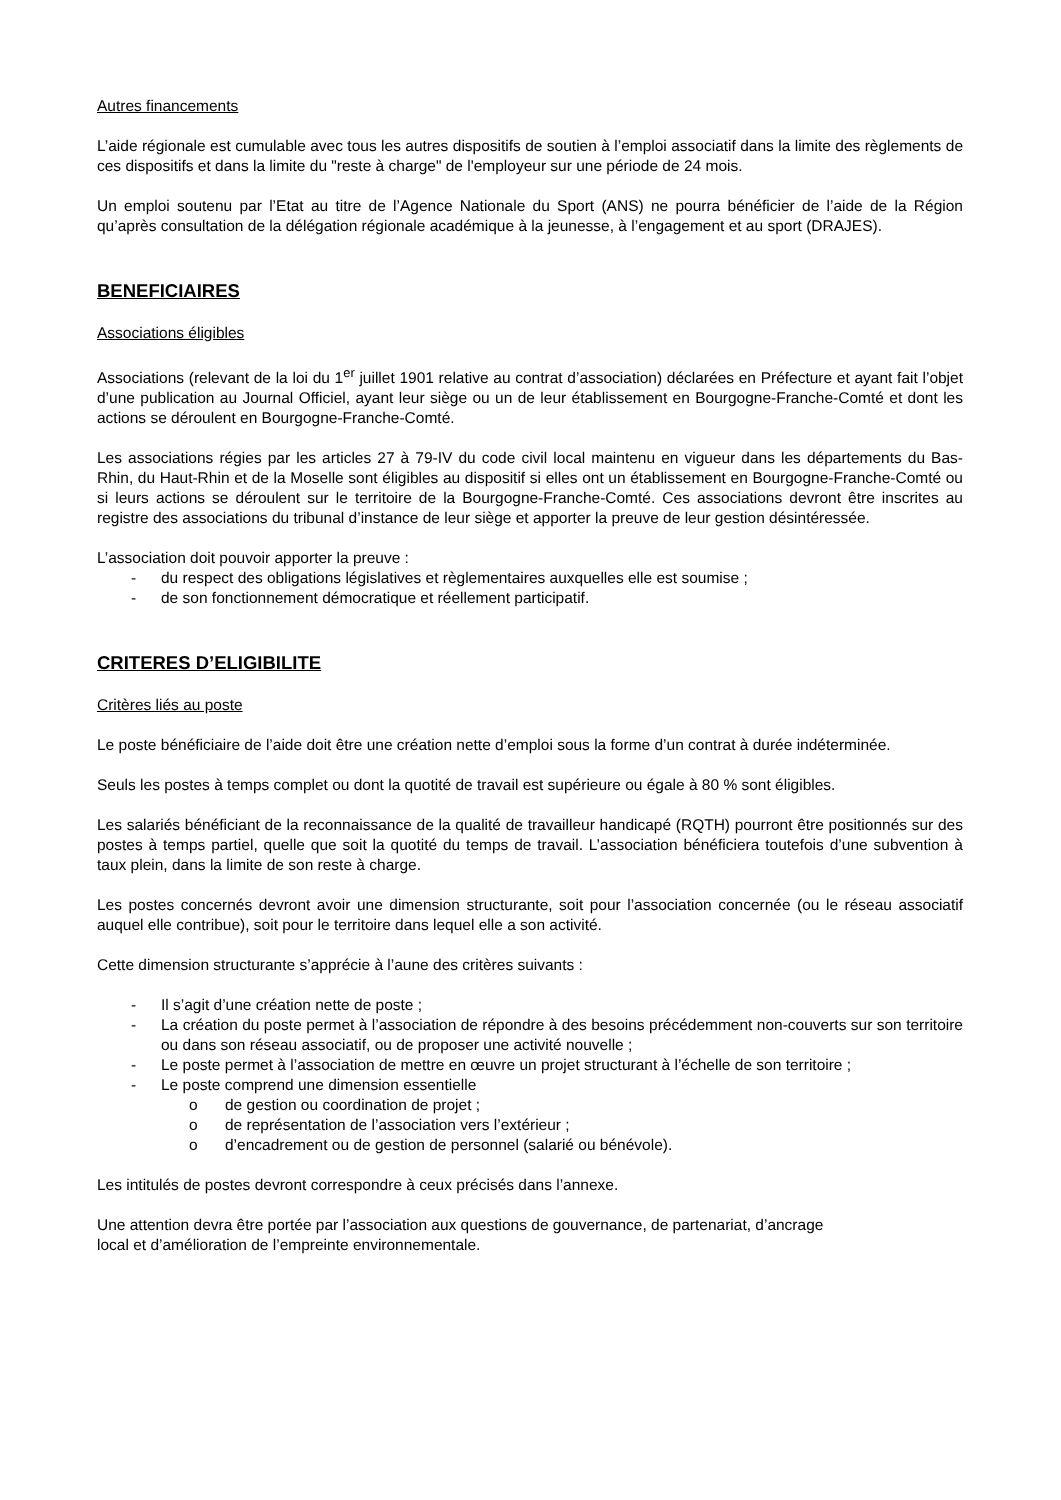Autres financements
L’aide régionale est cumulable avec tous les autres dispositifs de soutien à l’emploi associatif dans la limite des règlements de ces dispositifs et dans la limite du "reste à charge" de l'employeur sur une période de 24 mois.
Un emploi soutenu par l’Etat au titre de l’Agence Nationale du Sport (ANS) ne pourra bénéficier de l’aide de la Région qu’après consultation de la délégation régionale académique à la jeunesse, à l’engagement et au sport (DRAJES).
BENEFICIAIRES
Associations éligibles
Associations (relevant de la loi du 1<sup>er</sup> juillet 1901 relative au contrat d’association) déclarées en Préfecture et ayant fait l’objet d’une publication au Journal Officiel, ayant leur siège ou un de leur établissement en Bourgogne-Franche-Comté et dont les actions se déroulent en Bourgogne-Franche-Comté.
Les associations régies par les articles 27 à 79-IV du code civil local maintenu en vigueur dans les départements du Bas-Rhin, du Haut-Rhin et de la Moselle sont éligibles au dispositif si elles ont un établissement en Bourgogne-Franche-Comté ou si leurs actions se déroulent sur le territoire de la Bourgogne-Franche-Comté. Ces associations devront être inscrites au registre des associations du tribunal d’instance de leur siège et apporter la preuve de leur gestion désintéressée.
L’association doit pouvoir apporter la preuve :
- du respect des obligations législatives et règlementaires auxquelles elle est soumise ;
- de son fonctionnement démocratique et réellement participatif.
CRITERES D’ELIGIBILITE
Critères liés au poste
Le poste bénéficiaire de l’aide doit être une création nette d’emploi sous la forme d’un contrat à durée indéterminée.
Seuls les postes à temps complet ou dont la quotité de travail est supérieure ou égale à 80 % sont éligibles.
Les salariés bénéficiant de la reconnaissance de la qualité de travailleur handicapé (RQTH) pourront être positionnés sur des postes à temps partiel, quelle que soit la quotité du temps de travail. L’association bénéficiera toutefois d’une subvention à taux plein, dans la limite de son reste à charge.
Les postes concernés devront avoir une dimension structurante, soit pour l’association concernée (ou le réseau associatif auquel elle contribue), soit pour le territoire dans lequel elle a son activité.
Cette dimension structurante s’apprécie à l’aune des critères suivants :
- Il s’agit d’une création nette de poste ;
- La création du poste permet à l’association de répondre à des besoins précédemment non-couverts sur son territoire ou dans son réseau associatif, ou de proposer une activité nouvelle ;
- Le poste permet à l’association de mettre en œuvre un projet structurant à l’échelle de son territoire ;
- Le poste comprend une dimension essentielle
o de gestion ou coordination de projet ;
o de représentation de l’association vers l’extérieur ;
o d’encadrement ou de gestion de personnel (salarié ou bénévole).
Les intitulés de postes devront correspondre à ceux précisés dans l’annexe.
Une attention devra être portée par l’association aux questions de gouvernance, de partenariat, d’ancrage
local et d’amélioration de l’empreinte environnementale.